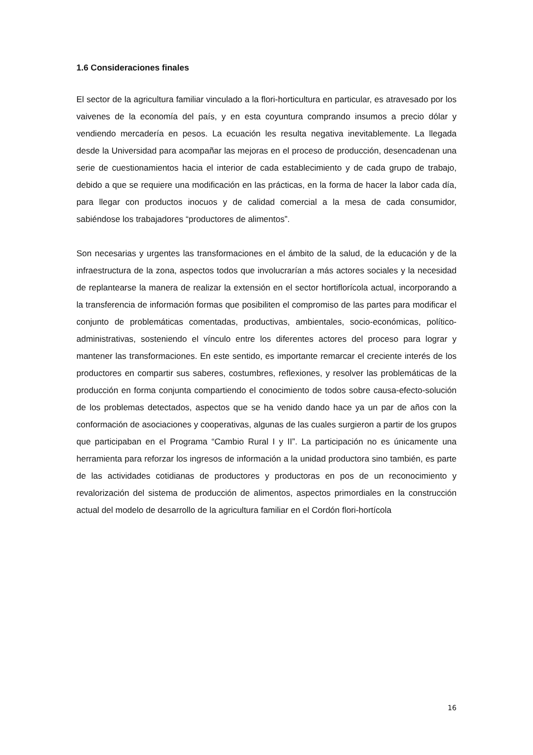1.6 Consideraciones finales
El sector de la agricultura familiar vinculado a la flori-horticultura en particular, es atravesado por los vaivenes de la economía del país, y en esta coyuntura comprando insumos a precio dólar y vendiendo mercadería en pesos. La ecuación les resulta negativa inevitablemente. La llegada desde la Universidad para acompañar las mejoras en el proceso de producción, desencadenan una serie de cuestionamientos hacia el interior de cada establecimiento y de cada grupo de trabajo, debido a que se requiere una modificación en las prácticas, en la forma de hacer la labor cada día, para llegar con productos inocuos y de calidad comercial a la mesa de cada consumidor, sabiéndose los trabajadores “productores de alimentos”.
Son necesarias y urgentes las transformaciones en el ámbito de la salud, de la educación y de la infraestructura de la zona, aspectos todos que involucrarían a más actores sociales y la necesidad de replantearse la manera de realizar la extensión en el sector hortiflorícola actual, incorporando a la transferencia de información formas que posibiliten el compromiso de las partes para modificar el conjunto de problemáticas comentadas, productivas, ambientales, socio-económicas, político-administrativas, sosteniendo el vínculo entre los diferentes actores del proceso para lograr y mantener las transformaciones. En este sentido, es importante remarcar el creciente interés de los productores en compartir sus saberes, costumbres, reflexiones, y resolver las problemáticas de la producción en forma conjunta compartiendo el conocimiento de todos sobre causa-efecto-solución de los problemas detectados, aspectos que se ha venido dando hace ya un par de años con la conformación de asociaciones y cooperativas, algunas de las cuales surgieron a partir de los grupos que participaban en el Programa “Cambio Rural I y II”. La participación no es únicamente una herramienta para reforzar los ingresos de información a la unidad productora sino también, es parte de las actividades cotidianas de productores y productoras en pos de un reconocimiento y revalorización del sistema de producción de alimentos, aspectos primordiales en la construcción actual del modelo de desarrollo de la agricultura familiar en el Cordón flori-hortícola
16